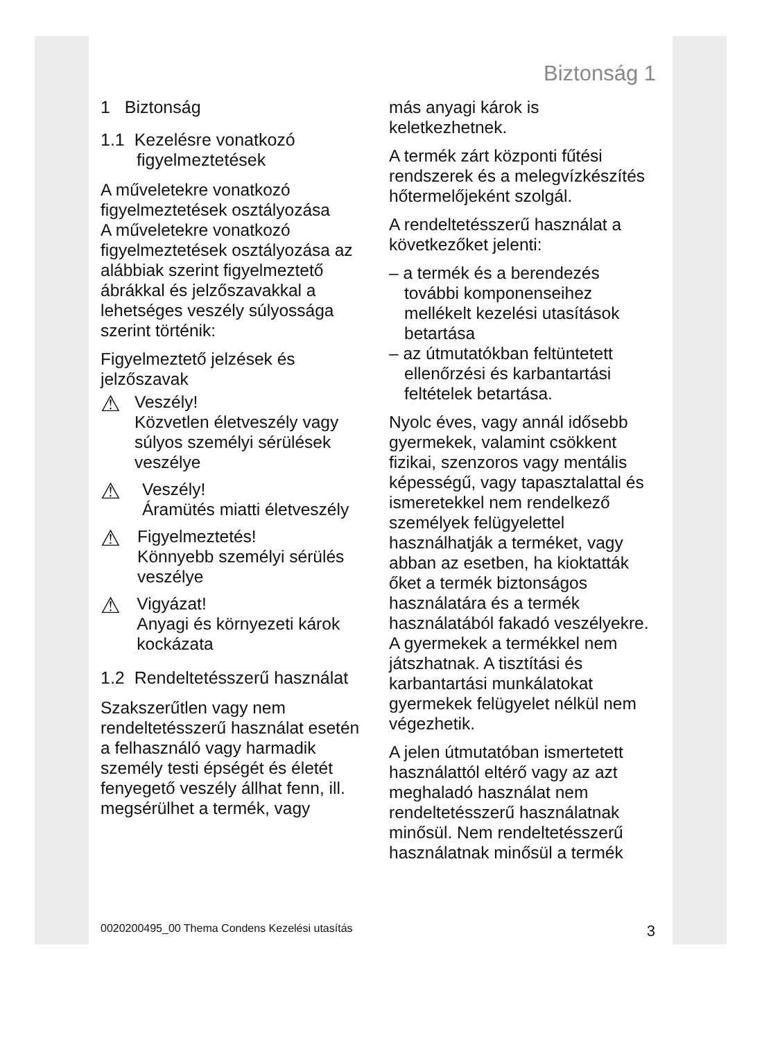Biztonság 1
1 Biztonság
1.1 Kezelésre vonatkozó figyelmeztetések
A műveletekre vonatkozó figyelmeztetések osztályozása
A műveletekre vonatkozó figyelmeztetések osztályozása az alábbiak szerint figyelmeztető ábrákkal és jelzőszavakkal a lehetséges veszély súlyossága szerint történik:
Figyelmeztető jelzések és jelzőszavak
⚠
Veszély!
Közvetlen életveszély vagy súlyos személyi sérülések veszélye
⚠
Veszély!
Áramütés miatti életveszély
⚠
Figyelmeztetés!
Könnyebb személyi sérülés veszélye
⚠
Vigyázat!
Anyagi és környezeti károk kockázata
1.2 Rendeltetésszerű használat
Szakszerűtlen vagy nem rendeltetésszerű használat esetén a felhasználó vagy harmadik személy testi épségét és életét fenyegető veszély állhat fenn, ill. megsérülhet a termék, vagy
más anyagi károk is keletkezhetnek.
A termék zárt központi fűtési rendszerek és a melegvízkészítés hőtermelőjeként szolgál.
A rendeltetésszerű használat a következőket jelenti:
– a termék és a berendezés további komponenseihez mellékelt kezelési utasítások betartása
– az útmutatókban feltüntetett ellenőrzési és karbantartási feltételek betartása.
Nyolc éves, vagy annál idősebb gyermekek, valamint csökkent fizikai, szenzoros vagy mentális képességű, vagy tapasztalattal és ismeretekkel nem rendelkező személyek felügyelettel használhatják a terméket, vagy abban az esetben, ha kioktatták őket a termék biztonságos használatára és a termék használatából fakadó veszélyekre. A gyermekek a termékkel nem játszhatnak. A tisztítási és karbantartási munkálatokat gyermekek felügyelet nélkül nem végezhetik.
A jelen útmutatóban ismertetett használattól eltérő vagy az azt meghaladó használat nem rendeltetésszerű használatnak minősül. Nem rendeltetésszerű használatnak minősül a termék
0020200495_00 Thema Condens Kezelési utasítás 3